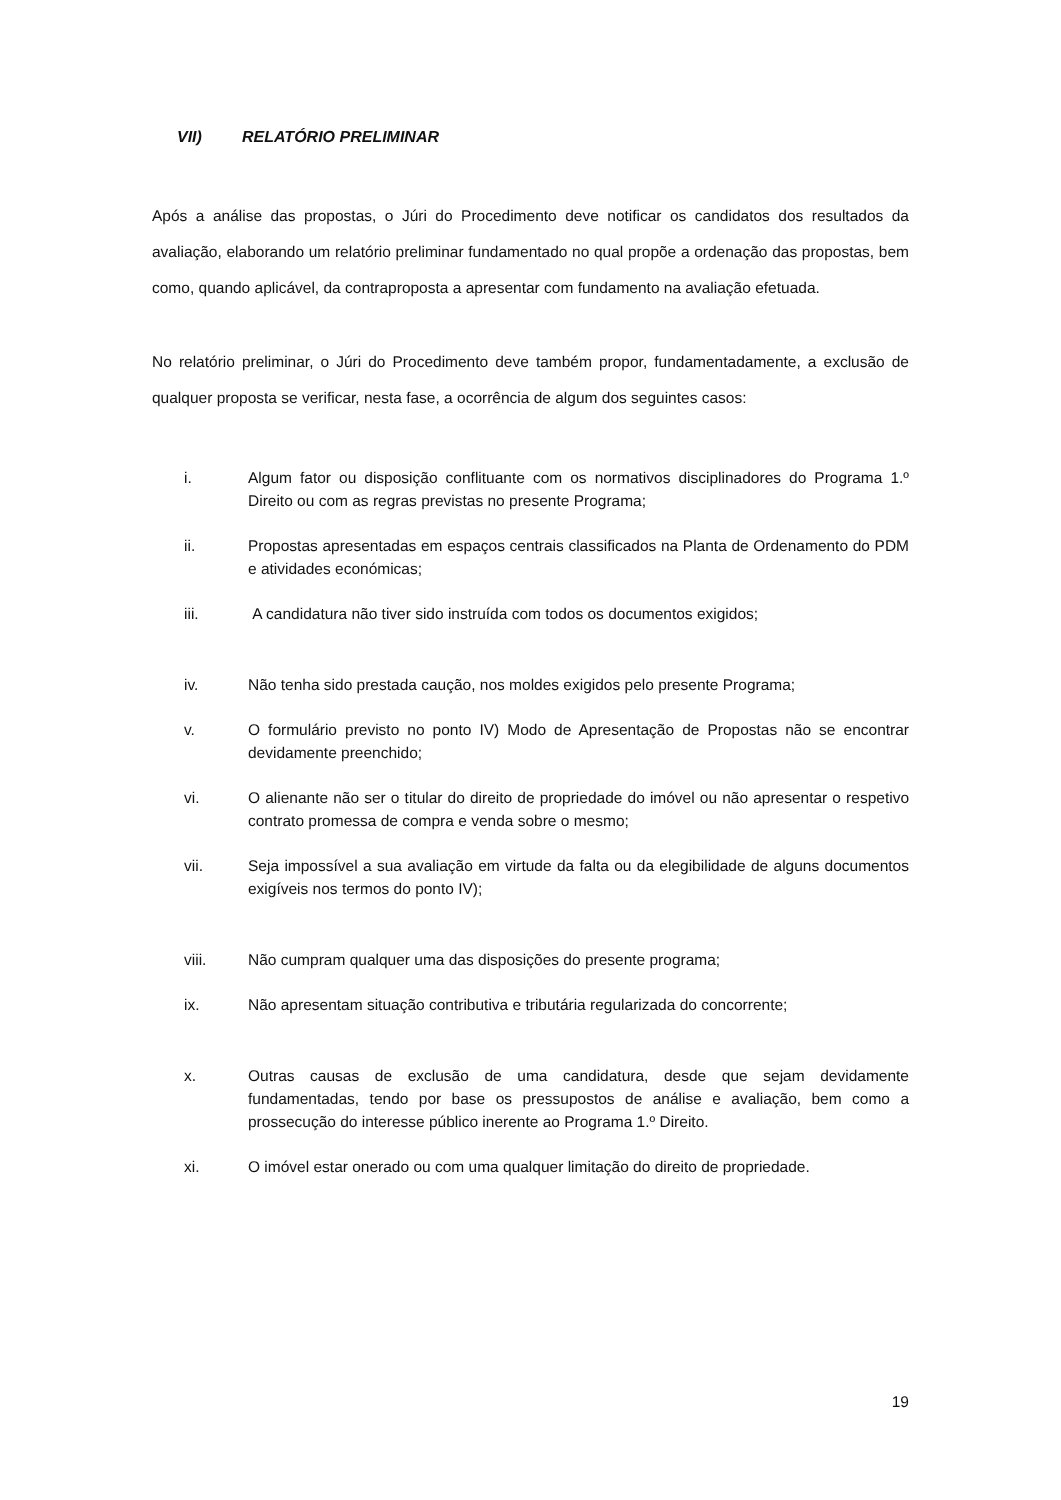VII) RELATÓRIO PRELIMINAR
Após a análise das propostas, o Júri do Procedimento deve notificar os candidatos dos resultados da avaliação, elaborando um relatório preliminar fundamentado no qual propõe a ordenação das propostas, bem como, quando aplicável, da contraproposta a apresentar com fundamento na avaliação efetuada.
No relatório preliminar, o Júri do Procedimento deve também propor, fundamentadamente, a exclusão de qualquer proposta se verificar, nesta fase, a ocorrência de algum dos seguintes casos:
i. Algum fator ou disposição conflituante com os normativos disciplinadores do Programa 1.º Direito ou com as regras previstas no presente Programa;
ii. Propostas apresentadas em espaços centrais classificados na Planta de Ordenamento do PDM e atividades económicas;
iii. A candidatura não tiver sido instruída com todos os documentos exigidos;
iv. Não tenha sido prestada caução, nos moldes exigidos pelo presente Programa;
v. O formulário previsto no ponto IV) Modo de Apresentação de Propostas não se encontrar devidamente preenchido;
vi. O alienante não ser o titular do direito de propriedade do imóvel ou não apresentar o respetivo contrato promessa de compra e venda sobre o mesmo;
vii. Seja impossível a sua avaliação em virtude da falta ou da elegibilidade de alguns documentos exigíveis nos termos do ponto IV);
viii. Não cumpram qualquer uma das disposições do presente programa;
ix. Não apresentam situação contributiva e tributária regularizada do concorrente;
x. Outras causas de exclusão de uma candidatura, desde que sejam devidamente fundamentadas, tendo por base os pressupostos de análise e avaliação, bem como a prossecução do interesse público inerente ao Programa 1.º Direito.
xi. O imóvel estar onerado ou com uma qualquer limitação do direito de propriedade.
19